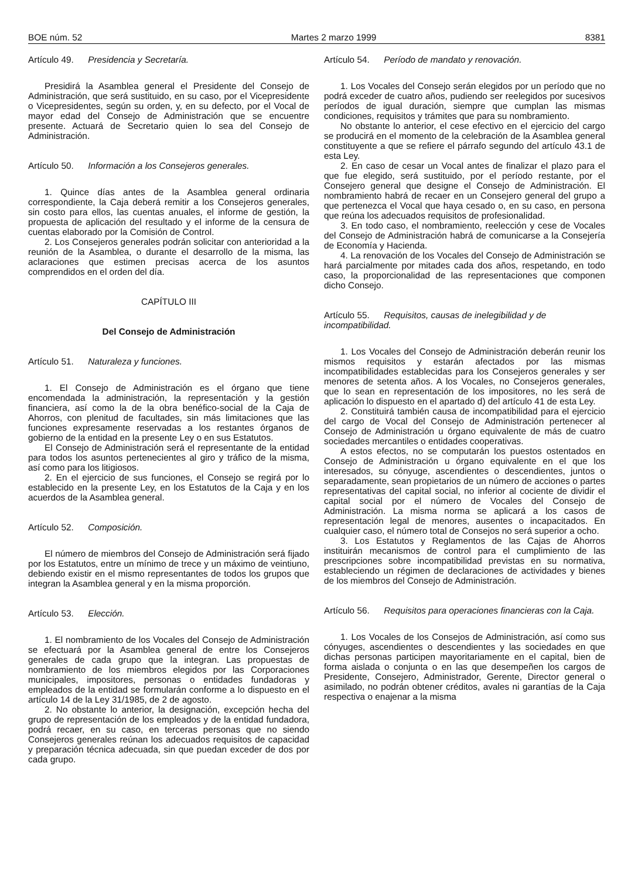BOE núm. 52 Martes 2 marzo 1999 8381
Artículo 49. Presidencia y Secretaría.
Presidirá la Asamblea general el Presidente del Consejo de Administración, que será sustituido, en su caso, por el Vicepresidente o Vicepresidentes, según su orden, y, en su defecto, por el Vocal de mayor edad del Consejo de Administración que se encuentre presente. Actuará de Secretario quien lo sea del Consejo de Administración.
Artículo 50. Información a los Consejeros generales.
1. Quince días antes de la Asamblea general ordinaria correspondiente, la Caja deberá remitir a los Consejeros generales, sin costo para ellos, las cuentas anuales, el informe de gestión, la propuesta de aplicación del resultado y el informe de la censura de cuentas elaborado por la Comisión de Control.
2. Los Consejeros generales podrán solicitar con anterioridad a la reunión de la Asamblea, o durante el desarrollo de la misma, las aclaraciones que estimen precisas acerca de los asuntos comprendidos en el orden del día.
CAPÍTULO III
Del Consejo de Administración
Artículo 51. Naturaleza y funciones.
1. El Consejo de Administración es el órgano que tiene encomendada la administración, la representación y la gestión financiera, así como la de la obra benéfico-social de la Caja de Ahorros, con plenitud de facultades, sin más limitaciones que las funciones expresamente reservadas a los restantes órganos de gobierno de la entidad en la presente Ley o en sus Estatutos.
El Consejo de Administración será el representante de la entidad para todos los asuntos pertenecientes al giro y tráfico de la misma, así como para los litigiosos.
2. En el ejercicio de sus funciones, el Consejo se regirá por lo establecido en la presente Ley, en los Estatutos de la Caja y en los acuerdos de la Asamblea general.
Artículo 52. Composición.
El número de miembros del Consejo de Administración será fijado por los Estatutos, entre un mínimo de trece y un máximo de veintiuno, debiendo existir en el mismo representantes de todos los grupos que integran la Asamblea general y en la misma proporción.
Artículo 53. Elección.
1. El nombramiento de los Vocales del Consejo de Administración se efectuará por la Asamblea general de entre los Consejeros generales de cada grupo que la integran. Las propuestas de nombramiento de los miembros elegidos por las Corporaciones municipales, impositores, personas o entidades fundadoras y empleados de la entidad se formularán conforme a lo dispuesto en el artículo 14 de la Ley 31/1985, de 2 de agosto.
2. No obstante lo anterior, la designación, excepción hecha del grupo de representación de los empleados y de la entidad fundadora, podrá recaer, en su caso, en terceras personas que no siendo Consejeros generales reúnan los adecuados requisitos de capacidad y preparación técnica adecuada, sin que puedan exceder de dos por cada grupo.
Artículo 54. Período de mandato y renovación.
1. Los Vocales del Consejo serán elegidos por un período que no podrá exceder de cuatro años, pudiendo ser reelegidos por sucesivos períodos de igual duración, siempre que cumplan las mismas condiciones, requisitos y trámites que para su nombramiento.
No obstante lo anterior, el cese efectivo en el ejercicio del cargo se producirá en el momento de la celebración de la Asamblea general constituyente a que se refiere el párrafo segundo del artículo 43.1 de esta Ley.
2. En caso de cesar un Vocal antes de finalizar el plazo para el que fue elegido, será sustituido, por el período restante, por el Consejero general que designe el Consejo de Administración. El nombramiento habrá de recaer en un Consejero general del grupo a que pertenezca el Vocal que haya cesado o, en su caso, en persona que reúna los adecuados requisitos de profesionalidad.
3. En todo caso, el nombramiento, reelección y cese de Vocales del Consejo de Administración habrá de comunicarse a la Consejería de Economía y Hacienda.
4. La renovación de los Vocales del Consejo de Administración se hará parcialmente por mitades cada dos años, respetando, en todo caso, la proporcionalidad de las representaciones que componen dicho Consejo.
Artículo 55. Requisitos, causas de inelegibilidad y de incompatibilidad.
1. Los Vocales del Consejo de Administración deberán reunir los mismos requisitos y estarán afectados por las mismas incompatibilidades establecidas para los Consejeros generales y ser menores de setenta años. A los Vocales, no Consejeros generales, que lo sean en representación de los impositores, no les será de aplicación lo dispuesto en el apartado d) del artículo 41 de esta Ley.
2. Constituirá también causa de incompatibilidad para el ejercicio del cargo de Vocal del Consejo de Administración pertenecer al Consejo de Administración u órgano equivalente de más de cuatro sociedades mercantiles o entidades cooperativas.
A estos efectos, no se computarán los puestos ostentados en Consejo de Administración u órgano equivalente en el que los interesados, su cónyuge, ascendientes o descendientes, juntos o separadamente, sean propietarios de un número de acciones o partes representativas del capital social, no inferior al cociente de dividir el capital social por el número de Vocales del Consejo de Administración. La misma norma se aplicará a los casos de representación legal de menores, ausentes o incapacitados. En cualquier caso, el número total de Consejos no será superior a ocho.
3. Los Estatutos y Reglamentos de las Cajas de Ahorros instituirán mecanismos de control para el cumplimiento de las prescripciones sobre incompatibilidad previstas en su normativa, estableciendo un régimen de declaraciones de actividades y bienes de los miembros del Consejo de Administración.
Artículo 56. Requisitos para operaciones financieras con la Caja.
1. Los Vocales de los Consejos de Administración, así como sus cónyuges, ascendientes o descendientes y las sociedades en que dichas personas participen mayoritariamente en el capital, bien de forma aislada o conjunta o en las que desempeñen los cargos de Presidente, Consejero, Administrador, Gerente, Director general o asimilado, no podrán obtener créditos, avales ni garantías de la Caja respectiva o enajenar a la misma